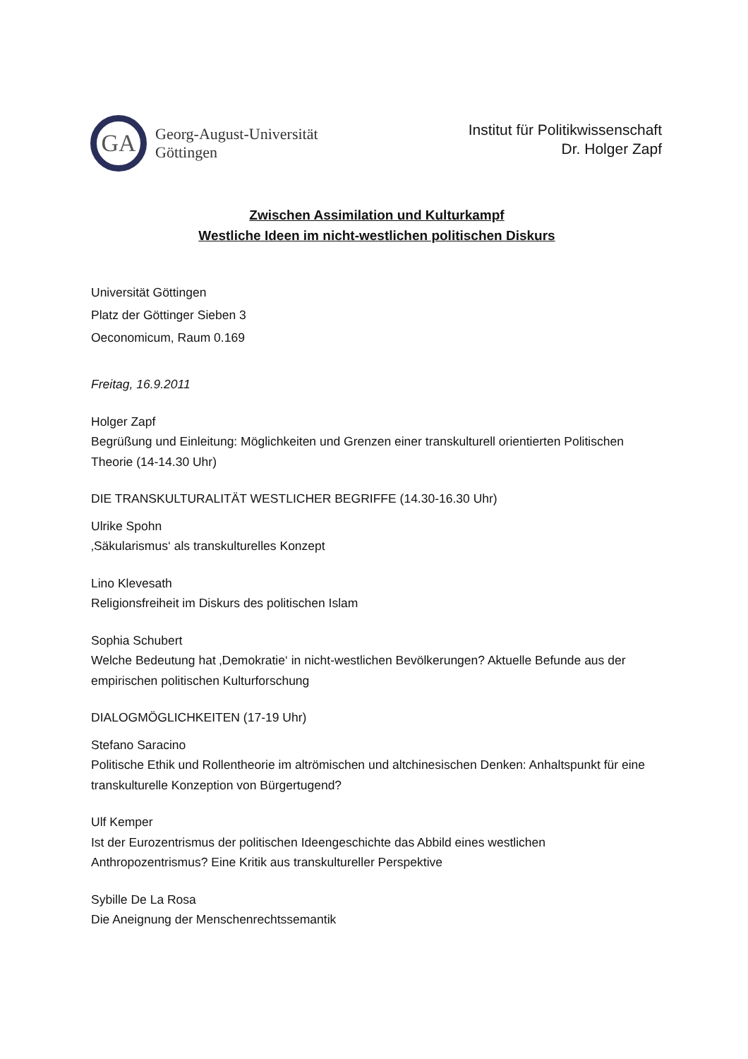GA
Georg-August-Universität
Göttingen
Institut für Politikwissenschaft
Dr. Holger Zapf
Zwischen Assimilation und Kulturkampf
Westliche Ideen im nicht-westlichen politischen Diskurs
Universität Göttingen
Platz der Göttinger Sieben 3
Oeconomicum, Raum 0.169
Freitag, 16.9.2011
Holger Zapf
Begrüßung und Einleitung: Möglichkeiten und Grenzen einer transkulturell orientierten Politischen Theorie (14-14.30 Uhr)
DIE TRANSKULTURALITÄT WESTLICHER BEGRIFFE (14.30-16.30 Uhr)
Ulrike Spohn
‚Säkularismus‘ als transkulturelles Konzept
Lino Klevesath
Religionsfreiheit im Diskurs des politischen Islam
Sophia Schubert
Welche Bedeutung hat ‚Demokratie‘ in nicht-westlichen Bevölkerungen? Aktuelle Befunde aus der empirischen politischen Kulturforschung
DIALOGMÖGLICHKEITEN (17-19 Uhr)
Stefano Saracino
Politische Ethik und Rollentheorie im altrömischen und altchinesischen Denken: Anhaltspunkt für eine transkulturelle Konzeption von Bürgertugend?
Ulf Kemper
Ist der Eurozentrismus der politischen Ideengeschichte das Abbild eines westlichen Anthropozentrismus? Eine Kritik aus transkultureller Perspektive
Sybille De La Rosa
Die Aneignung der Menschenrechtssemantik